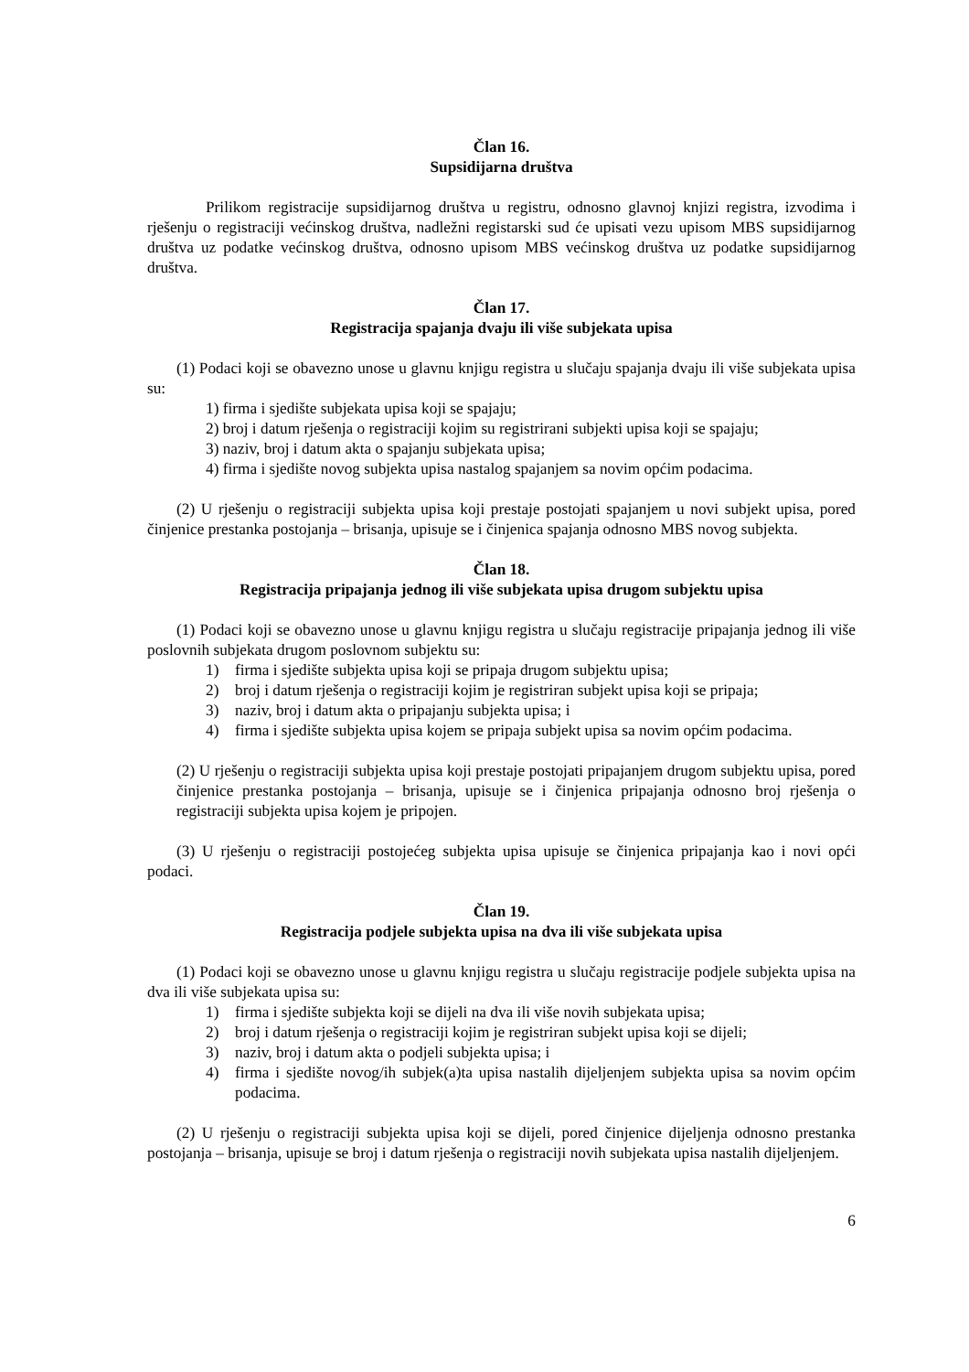Član 16.
Supsidijarna društva
Prilikom registracije supsidijarnog društva u registru, odnosno glavnoj knjizi registra, izvodima i rješenju o registraciji većinskog društva, nadležni registarski sud će upisati vezu upisom MBS supsidijarnog društva uz podatke većinskog društva, odnosno upisom MBS većinskog društva uz podatke supsidijarnog društva.
Član 17.
Registracija spajanja dvaju ili više subjekata upisa
(1) Podaci koji se obavezno unose u glavnu knjigu registra u slučaju spajanja dvaju ili više subjekata upisa su:
1) firma i sjedište subjekata upisa koji se spajaju;
2) broj i datum rješenja o registraciji kojim su registrirani subjekti upisa koji se spajaju;
3) naziv, broj i datum akta o spajanju subjekata upisa;
4) firma i sjedište novog subjekta upisa nastalog spajanjem sa novim općim podacima.
(2) U rješenju o registraciji subjekta upisa koji prestaje postojati spajanjem u novi subjekt upisa, pored činjenice prestanka postojanja – brisanja, upisuje se i činjenica spajanja odnosno MBS novog subjekta.
Član 18.
Registracija pripajanja jednog ili više subjekata upisa drugom subjektu upisa
(1) Podaci koji se obavezno unose u glavnu knjigu registra u slučaju registracije pripajanja jednog ili više poslovnih subjekata drugom poslovnom subjektu su:
1) firma i sjedište subjekta upisa koji se pripaja drugom subjektu upisa;
2) broj i datum rješenja o registraciji kojim je registriran subjekt upisa koji se pripaja;
3) naziv, broj i datum akta o pripajanju subjekta upisa; i
4) firma i sjedište subjekta upisa kojem se pripaja subjekt upisa sa novim općim podacima.
(2) U rješenju o registraciji subjekta upisa koji prestaje postojati pripajanjem drugom subjektu upisa, pored činjenice prestanka postojanja – brisanja, upisuje se i činjenica pripajanja odnosno broj rješenja o registraciji subjekta upisa kojem je pripojen.
(3) U rješenju o registraciji postojećeg subjekta upisa upisuje se činjenica pripajanja kao i novi opći podaci.
Član 19.
Registracija podjele subjekta upisa na dva ili više subjekata upisa
(1) Podaci koji se obavezno unose u glavnu knjigu registra u slučaju registracije podjele subjekta upisa na dva ili više subjekata upisa su:
1) firma i sjedište subjekta koji se dijeli na dva ili više novih subjekata upisa;
2) broj i datum rješenja o registraciji kojim je registriran subjekt upisa koji se dijeli;
3) naziv, broj i datum akta o podjeli subjekta upisa; i
4) firma i sjedište novog/ih subjek(a)ta upisa nastalih dijeljenjem subjekta upisa sa novim općim podacima.
(2) U rješenju o registraciji subjekta upisa koji se dijeli, pored činjenice dijeljenja odnosno prestanka postojanja – brisanja, upisuje se broj i datum rješenja o registraciji novih subjekata upisa nastalih dijeljenjem.
6